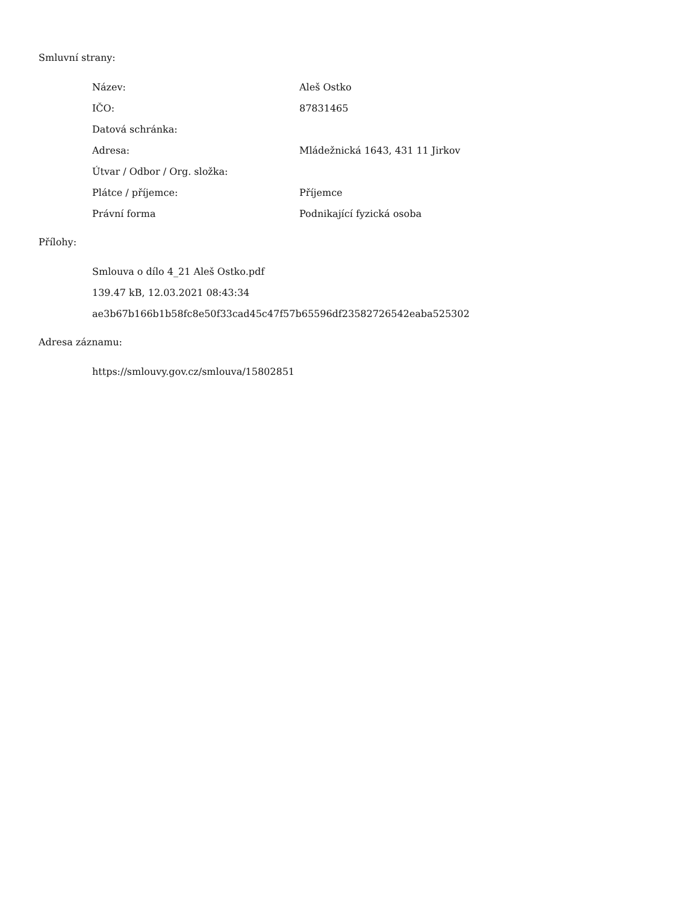Smluvní strany:
| Název: | Aleš Ostko |
| IČO: | 87831465 |
| Datová schránka: | |
| Adresa: | Mládežnická 1643, 431 11 Jirkov |
| Útvar / Odbor / Org. složka: | |
| Plátce / příjemce: | Příjemce |
| Právní forma | Podnikající fyzická osoba |
Přílohy:
Smlouva o dílo 4_21 Aleš Ostko.pdf
139.47 kB, 12.03.2021 08:43:34
ae3b67b166b1b58fc8e50f33cad45c47f57b65596df23582726542eaba525302
Adresa záznamu:
https://smlouvy.gov.cz/smlouva/15802851